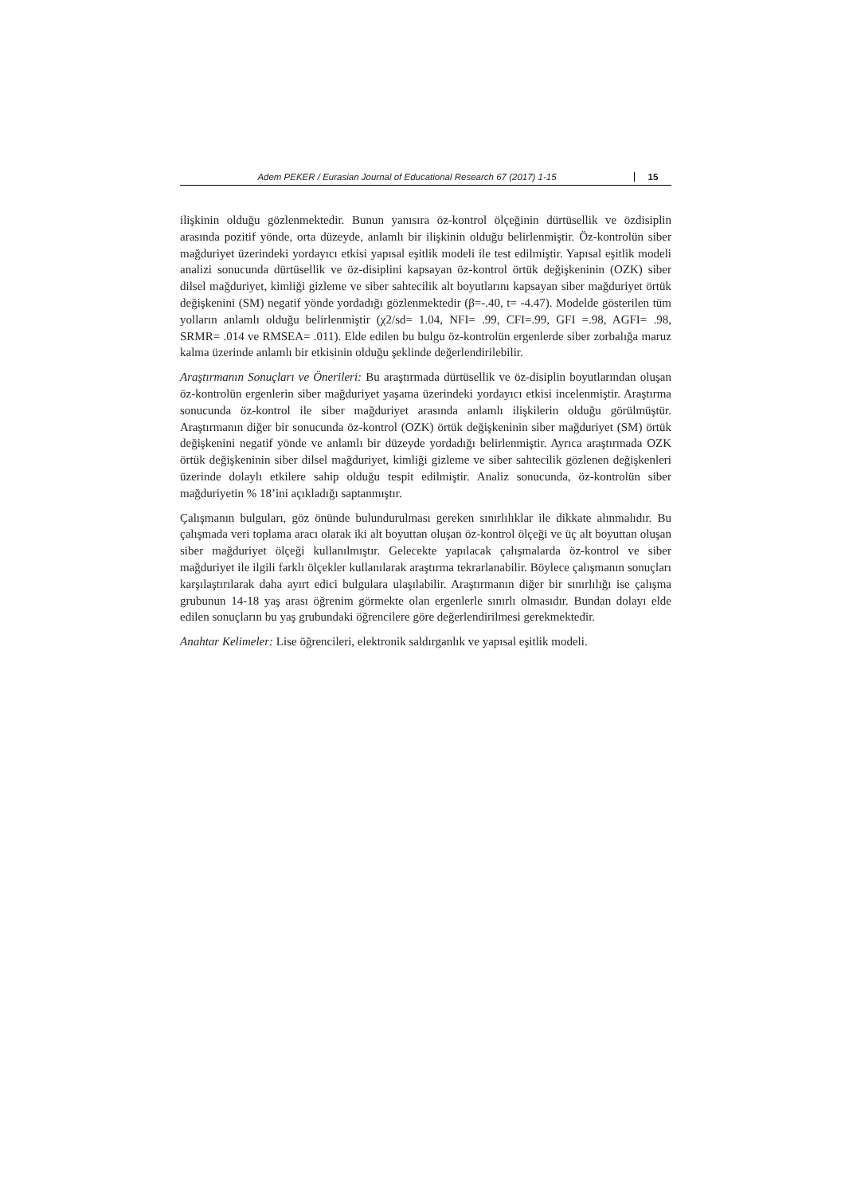Adem PEKER / Eurasian Journal of Educational Research 67 (2017) 1-15 15
ilişkinin olduğu gözlenmektedir. Bunun yanısıra öz-kontrol ölçeğinin dürtüsellik ve özdisiplin arasında pozitif yönde, orta düzeyde, anlamlı bir ilişkinin olduğu belirlenmiştir. Öz-kontrolün siber mağduriyet üzerindeki yordayıcı etkisi yapısal eşitlik modeli ile test edilmiştir. Yapısal eşitlik modeli analizi sonucunda dürtüsellik ve öz-disiplini kapsayan öz-kontrol örtük değişkeninin (OZK) siber dilsel mağduriyet, kimliği gizleme ve siber sahtecilik alt boyutlarını kapsayan siber mağduriyet örtük değişkenini (SM) negatif yönde yordadığı gözlenmektedir (β=-.40, t= -4.47). Modelde gösterilen tüm yolların anlamlı olduğu belirlenmiştir (χ2/sd= 1.04, NFI= .99, CFI=.99, GFI =.98, AGFI= .98, SRMR= .014 ve RMSEA= .011). Elde edilen bu bulgu öz-kontrolün ergenlerde siber zorbalığa maruz kalma üzerinde anlamlı bir etkisinin olduğu şeklinde değerlendirilebilir.
Araştırmanın Sonuçları ve Önerileri: Bu araştırmada dürtüsellik ve öz-disiplin boyutlarından oluşan öz-kontrolün ergenlerin siber mağduriyet yaşama üzerindeki yordayıcı etkisi incelenmiştir. Araştırma sonucunda öz-kontrol ile siber mağduriyet arasında anlamlı ilişkilerin olduğu görülmüştür. Araştırmanın diğer bir sonucunda öz-kontrol (OZK) örtük değişkeninin siber mağduriyet (SM) örtük değişkenini negatif yönde ve anlamlı bir düzeyde yordadığı belirlenmiştir. Ayrıca araştırmada OZK örtük değişkeninin siber dilsel mağduriyet, kimliği gizleme ve siber sahtecilik gözlenen değişkenleri üzerinde dolaylı etkilere sahip olduğu tespit edilmiştir. Analiz sonucunda, öz-kontrolün siber mağduriyetin % 18’ini açıkladığı saptanmıştır.
Çalışmanın bulguları, göz önünde bulundurulması gereken sınırlılıklar ile dikkate alınmalıdır. Bu çalışmada veri toplama aracı olarak iki alt boyuttan oluşan öz-kontrol ölçeği ve üç alt boyuttan oluşan siber mağduriyet ölçeği kullanılmıştır. Gelecekte yapılacak çalışmalarda öz-kontrol ve siber mağduriyet ile ilgili farklı ölçekler kullanılarak araştırma tekrarlanabilir. Böylece çalışmanın sonuçları karşılaştırılarak daha ayırt edici bulgulara ulaşılabilir. Araştırmanın diğer bir sınırlılığı ise çalışma grubunun 14-18 yaş arası öğrenim görmekte olan ergenlerle sınırlı olmasıdır. Bundan dolayı elde edilen sonuçların bu yaş grubundaki öğrencilere göre değerlendirilmesi gerekmektedir.
Anahtar Kelimeler: Lise öğrencileri, elektronik saldırganlık ve yapısal eşitlik modeli.